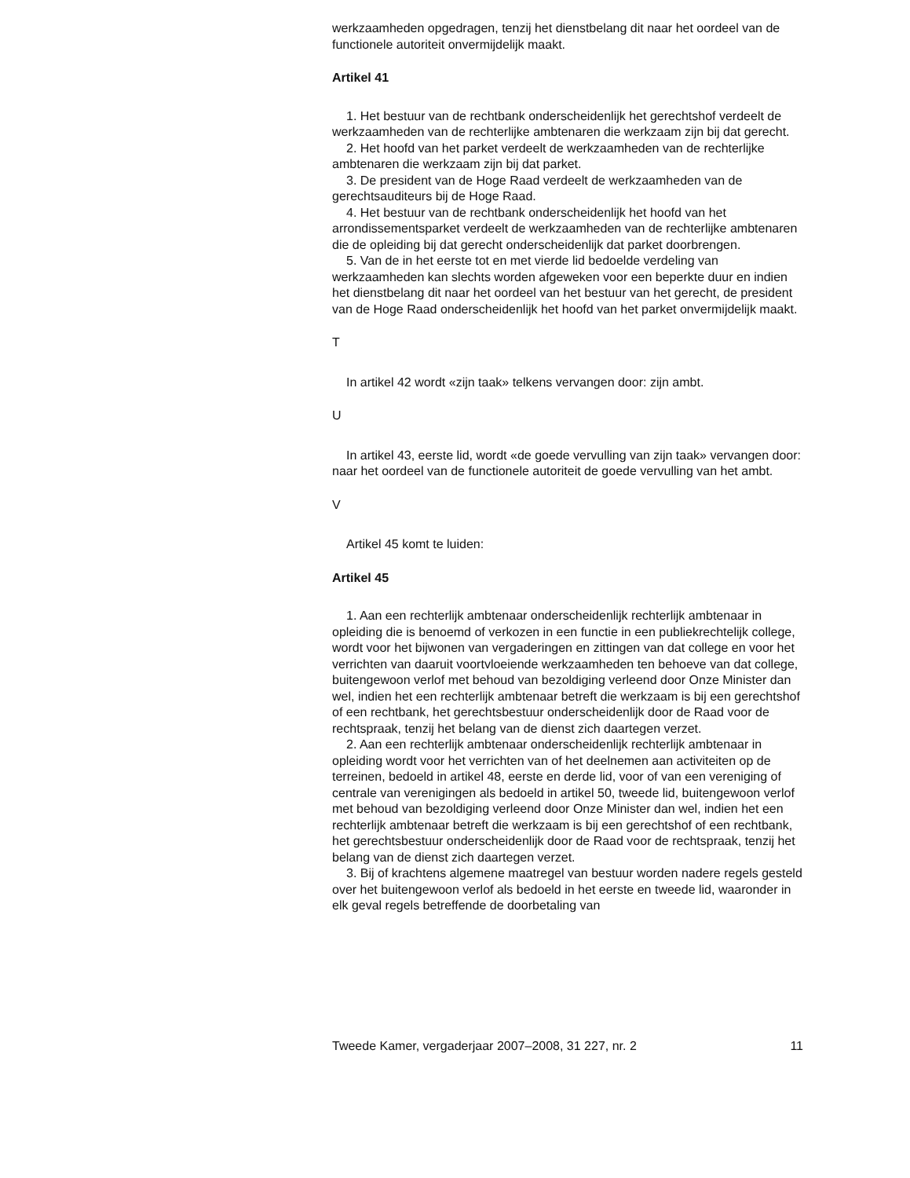werkzaamheden opgedragen, tenzij het dienstbelang dit naar het oordeel van de functionele autoriteit onvermijdelijk maakt.
Artikel 41
1. Het bestuur van de rechtbank onderscheidenlijk het gerechtshof verdeelt de werkzaamheden van de rechterlijke ambtenaren die werkzaam zijn bij dat gerecht.
2. Het hoofd van het parket verdeelt de werkzaamheden van de rechterlijke ambtenaren die werkzaam zijn bij dat parket.
3. De president van de Hoge Raad verdeelt de werkzaamheden van de gerechtsauditeurs bij de Hoge Raad.
4. Het bestuur van de rechtbank onderscheidenlijk het hoofd van het arrondissementsparket verdeelt de werkzaamheden van de rechterlijke ambtenaren die de opleiding bij dat gerecht onderscheidenlijk dat parket doorbrengen.
5. Van de in het eerste tot en met vierde lid bedoelde verdeling van werkzaamheden kan slechts worden afgeweken voor een beperkte duur en indien het dienstbelang dit naar het oordeel van het bestuur van het gerecht, de president van de Hoge Raad onderscheidenlijk het hoofd van het parket onvermijdelijk maakt.
T
In artikel 42 wordt «zijn taak» telkens vervangen door: zijn ambt.
U
In artikel 43, eerste lid, wordt «de goede vervulling van zijn taak» vervangen door: naar het oordeel van de functionele autoriteit de goede vervulling van het ambt.
V
Artikel 45 komt te luiden:
Artikel 45
1. Aan een rechterlijk ambtenaar onderscheidenlijk rechterlijk ambtenaar in opleiding die is benoemd of verkozen in een functie in een publiekrechtelijk college, wordt voor het bijwonen van vergaderingen en zittingen van dat college en voor het verrichten van daaruit voortvloeiende werkzaamheden ten behoeve van dat college, buitengewoon verlof met behoud van bezoldiging verleend door Onze Minister dan wel, indien het een rechterlijk ambtenaar betreft die werkzaam is bij een gerechtshof of een rechtbank, het gerechtsbestuur onderscheidenlijk door de Raad voor de rechtspraak, tenzij het belang van de dienst zich daartegen verzet.
2. Aan een rechterlijk ambtenaar onderscheidenlijk rechterlijk ambtenaar in opleiding wordt voor het verrichten van of het deelnemen aan activiteiten op de terreinen, bedoeld in artikel 48, eerste en derde lid, voor of van een vereniging of centrale van verenigingen als bedoeld in artikel 50, tweede lid, buitengewoon verlof met behoud van bezoldiging verleend door Onze Minister dan wel, indien het een rechterlijk ambtenaar betreft die werkzaam is bij een gerechtshof of een rechtbank, het gerechtsbestuur onderscheidenlijk door de Raad voor de rechtspraak, tenzij het belang van de dienst zich daartegen verzet.
3. Bij of krachtens algemene maatregel van bestuur worden nadere regels gesteld over het buitengewoon verlof als bedoeld in het eerste en tweede lid, waaronder in elk geval regels betreffende de doorbetaling van
Tweede Kamer, vergaderjaar 2007–2008, 31 227, nr. 2 11